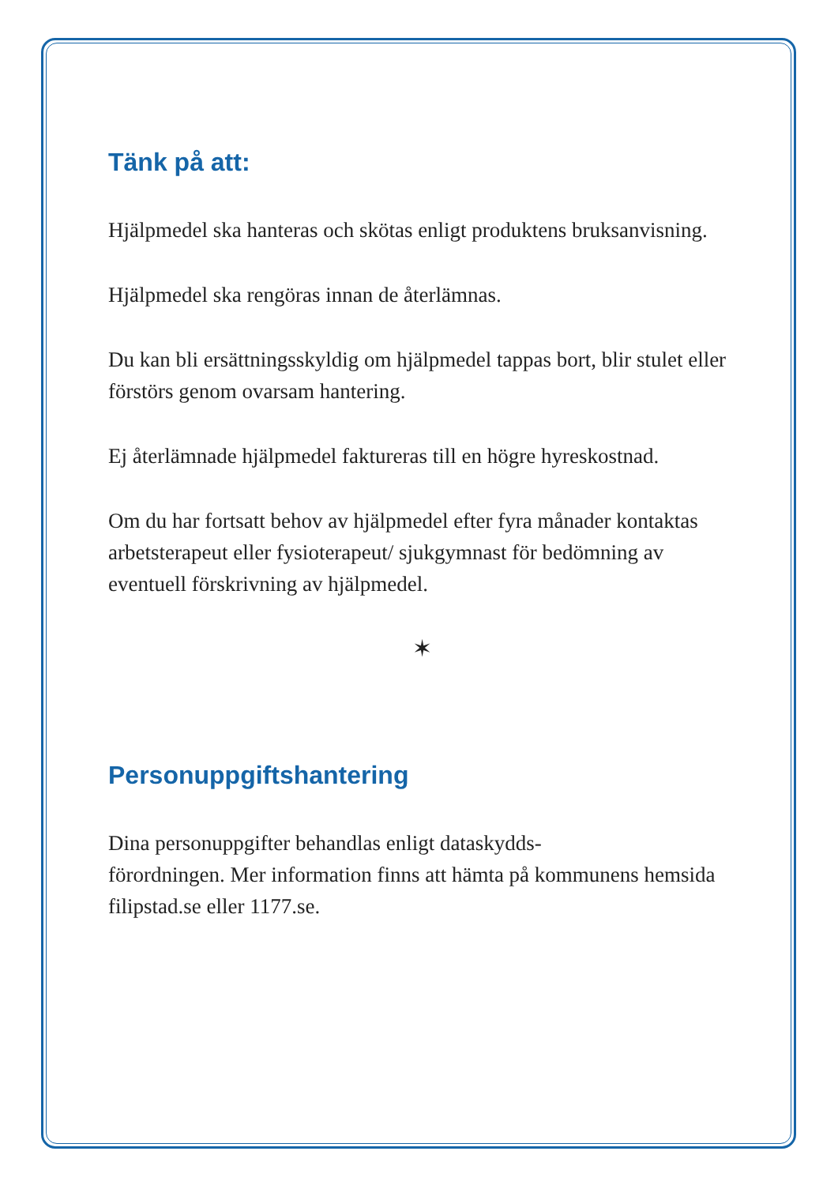Tänk på att:
Hjälpmedel ska hanteras och skötas enligt produktens bruksanvisning.
Hjälpmedel ska rengöras innan de återlämnas.
Du kan bli ersättningsskyldig om hjälpmedel tappas bort, blir stulet eller förstörs genom ovarsam hantering.
Ej återlämnade hjälpmedel faktureras till en högre hyreskostnad.
Om du har fortsatt behov av hjälpmedel efter fyra månader kontaktas arbetsterapeut eller fysioterapeut/ sjukgymnast för bedömning av eventuell förskrivning av hjälpmedel.
✶
Personuppgiftshantering
Dina personuppgifter behandlas enligt dataskydds-
förordningen. Mer information finns att hämta på kommunens hemsida filipstad.se eller 1177.se.